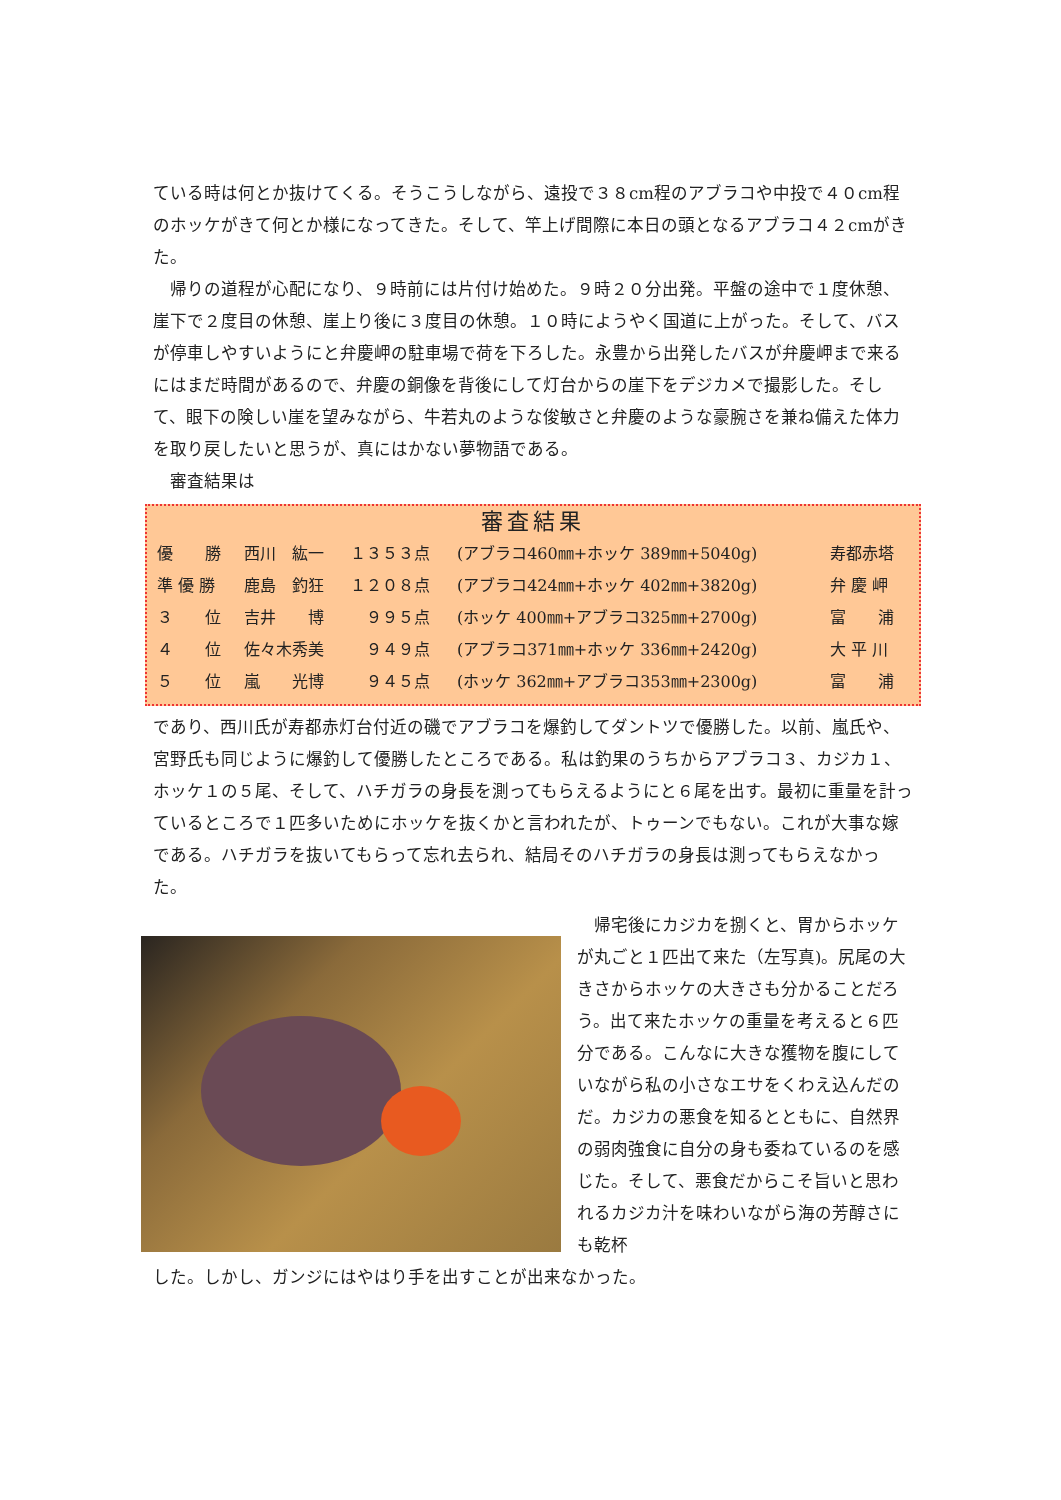ている時は何とか抜けてくる。そうこうしながら、遠投で３８cm程のアブラコや中投で４０cm程のホッケがきて何とか様になってきた。そして、竿上げ間際に本日の頭となるアブラコ４２cmがきた。
　帰りの道程が心配になり、９時前には片付け始めた。９時２０分出発。平盤の途中で１度休憩、崖下で２度目の休憩、崖上り後に３度目の休憩。１０時にようやく国道に上がった。そして、バスが停車しやすいようにと弁慶岬の駐車場で荷を下ろした。永豊から出発したバスが弁慶岬まで来るにはまだ時間があるので、弁慶の銅像を背後にして灯台からの崖下をデジカメで撮影した。そして、眼下の険しい崖を望みながら、牛若丸のような俊敏さと弁慶のような豪腕さを兼ね備えた体力を取り戻したいと思うが、真にはかない夢物語である。
　審査結果は
審査結果
| 優 勝 | 西川 紘一 | １３５３点 | (アブラコ460㎜+ホッケ 389㎜+5040g) | 寿都赤塔 |
| 準 優 勝 | 鹿島 釣狂 | １２０８点 | (アブラコ424㎜+ホッケ 402㎜+3820g) | 弁 慶 岬 |
| ３ 位 | 吉井 博 | ９９５点 | (ホッケ 400㎜+アブラコ325㎜+2700g) | 富 浦 |
| ４ 位 | 佐々木秀美 | ９４９点 | (アブラコ371㎜+ホッケ 336㎜+2420g) | 大 平 川 |
| ５ 位 | 嵐 光博 | ９４５点 | (ホッケ 362㎜+アブラコ353㎜+2300g) | 富 浦 |
であり、西川氏が寿都赤灯台付近の磯でアブラコを爆釣してダントツで優勝した。以前、嵐氏や、宮野氏も同じように爆釣して優勝したところである。私は釣果のうちからアブラコ３、カジカ１、ホッケ１の５尾、そして、ハチガラの身長を測ってもらえるようにと６尾を出す。最初に重量を計っているところで１匹多いためにホッケを抜くかと言われたが、トゥーンでもない。これが大事な嫁である。ハチガラを抜いてもらって忘れ去られ、結局そのハチガラの身長は測ってもらえなかった。
　帰宅後にカジカを捌くと、胃からホッケが丸ごと１匹出て来た（左写真)。尻尾の大きさからホッケの大きさも分かることだろう。出て来たホッケの重量を考えると６匹分である。こんなに大きな獲物を腹にしていながら私の小さなエサをくわえ込んだのだ。カジカの悪食を知るとともに、自然界の弱肉強食に自分の身も委ねているのを感じた。そして、悪食だからこそ旨いと思われるカジカ汁を味わいながら海の芳醇さにも乾杯
した。しかし、ガンジにはやはり手を出すことが出来なかった。